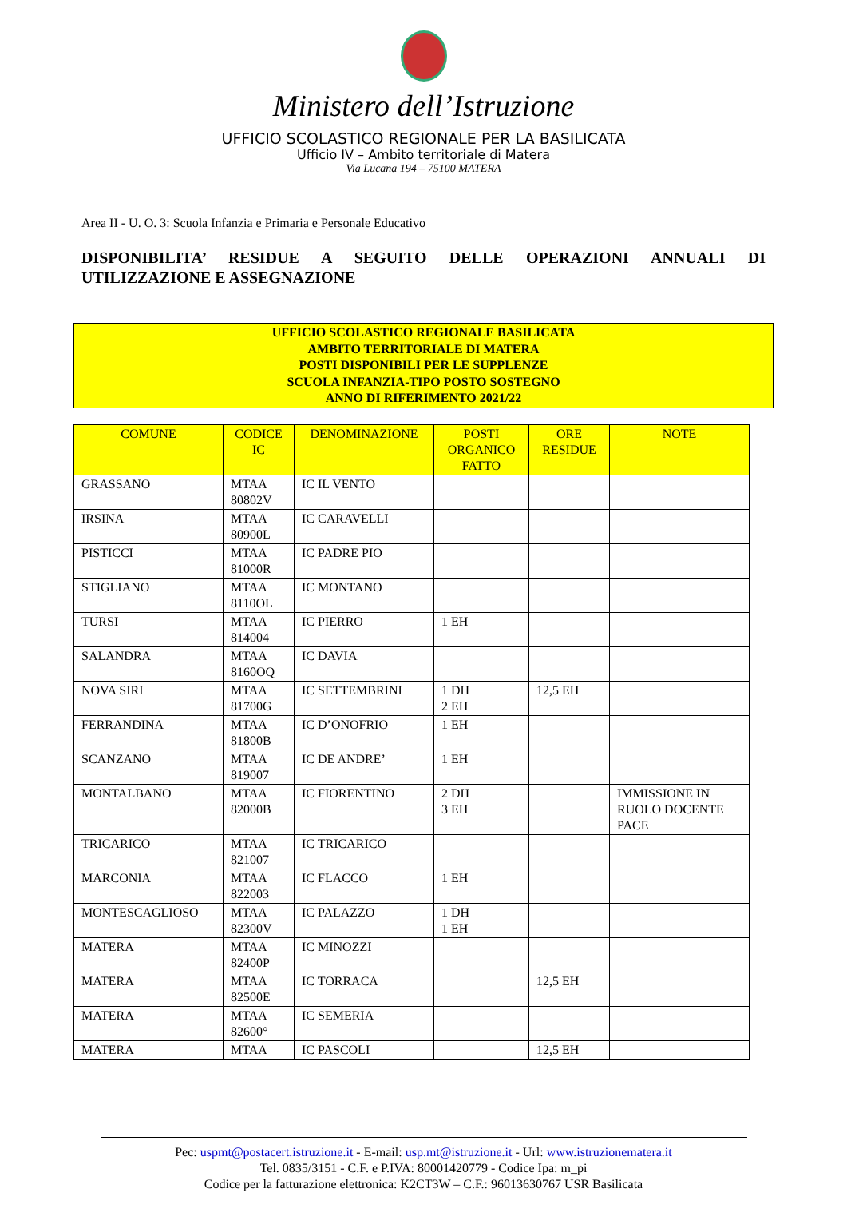Ministero dell’Istruzione
UFFICIO SCOLASTICO REGIONALE PER LA BASILICATA
Ufficio IV – Ambito territoriale di Matera
Via Lucana 194 – 75100 MATERA
Area II - U. O. 3: Scuola Infanzia e Primaria e Personale Educativo
DISPONIBILITA’ RESIDUE A SEGUITO DELLE OPERAZIONI ANNUALI DI UTILIZZAZIONE E ASSEGNAZIONE
UFFICIO SCOLASTICO REGIONALE BASILICATA
AMBITO TERRITORIALE DI MATERA
POSTI DISPONIBILI PER LE SUPPLENZE
SCUOLA INFANZIA-TIPO POSTO SOSTEGNO
ANNO DI RIFERIMENTO 2021/22
| COMUNE | CODICE IC | DENOMINAZIONE | POSTI ORGANICO FATTO | ORE RESIDUE | NOTE |
| --- | --- | --- | --- | --- | --- |
| GRASSANO | MTAA 80802V | IC IL VENTO | | | |
| IRSINA | MTAA 80900L | IC CARAVELLI | | | |
| PISTICCI | MTAA 81000R | IC PADRE PIO | | | |
| STIGLIANO | MTAA 8110OL | IC MONTANO | | | |
| TURSI | MTAA 814004 | IC PIERRO | 1 EH | | |
| SALANDRA | MTAA 8160OQ | IC DAVIA | | | |
| NOVA SIRI | MTAA 81700G | IC SETTEMBRINI | 1 DH 2 EH | 12,5 EH | |
| FERRANDINA | MTAA 81800B | IC D’ONOFRIO | 1 EH | | |
| SCANZANO | MTAA 819007 | IC DE ANDRE’ | 1 EH | | |
| MONTALBANO | MTAA 82000B | IC FIORENTINO | 2 DH 3 EH | | IMMISSIONE IN RUOLO DOCENTE PACE |
| TRICARICO | MTAA 821007 | IC TRICARICO | | | |
| MARCONIA | MTAA 822003 | IC FLACCO | 1 EH | | |
| MONTESCAGLIOSO | MTAA 82300V | IC PALAZZO | 1 DH 1 EH | | |
| MATERA | MTAA 82400P | IC MINOZZI | | | |
| MATERA | MTAA 82500E | IC TORRACA | | 12,5 EH | |
| MATERA | MTAA 82600° | IC SEMERIA | | | |
| MATERA | MTAA | IC PASCOLI | | 12,5 EH | |
Pec: uspmt@postacert.istruzione.it - E-mail: usp.mt@istruzione.it - Url: www.istruzionematera.it
Tel. 0835/3151 - C.F. e P.IVA: 80001420779 - Codice Ipa: m_pi
Codice per la fatturazione elettronica: K2CT3W – C.F.: 96013630767 USR Basilicata